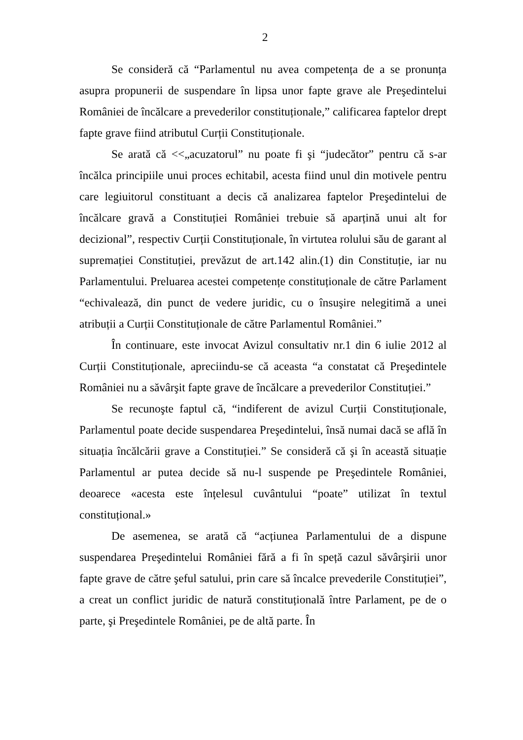2
Se consideră că “Parlamentul nu avea competența de a se pronunța asupra propunerii de suspendare în lipsa unor fapte grave ale Preşedintelui României de încălcare a prevederilor constituționale,” calificarea faptelor drept fapte grave fiind atributul Curții Constituționale.
Se arată că <<„acuzatorul” nu poate fi şi “judecător” pentru că s-ar încălca principiile unui proces echitabil, acesta fiind unul din motivele pentru care legiuitorul constituant a decis că analizarea faptelor Preşedintelui de încălcare gravă a Constituției României trebuie să aparțină unui alt for decizional”, respectiv Curții Constituționale, în virtutea rolului său de garant al supremației Constituției, prevăzut de art.142 alin.(1) din Constituție, iar nu Parlamentului. Preluarea acestei competențe constituționale de către Parlament “echivalează, din punct de vedere juridic, cu o însuşire nelegitimă a unei atribuții a Curții Constituționale de către Parlamentul României.”
În continuare, este invocat Avizul consultativ nr.1 din 6 iulie 2012 al Curții Constituționale, apreciindu-se că aceasta “a constatat că Preşedintele României nu a săvârşit fapte grave de încălcare a prevederilor Constituției.”
Se recunoşte faptul că, “indiferent de avizul Curții Constituționale, Parlamentul poate decide suspendarea Preşedintelui, însă numai dacă se află în situația încălcării grave a Constituției.” Se consideră că şi în această situație Parlamentul ar putea decide să nu-l suspende pe Preşedintele României, deoarece «acesta este înțelesul cuvântului “poate” utilizat în textul constituțional.»
De asemenea, se arată că “acțiunea Parlamentului de a dispune suspendarea Preşedintelui României fără a fi în speță cazul săvârşirii unor fapte grave de către şeful satului, prin care să încalce prevederile Constituției”, a creat un conflict juridic de natură constituțională între Parlament, pe de o parte, şi Preşedintele României, pe de altă parte. În